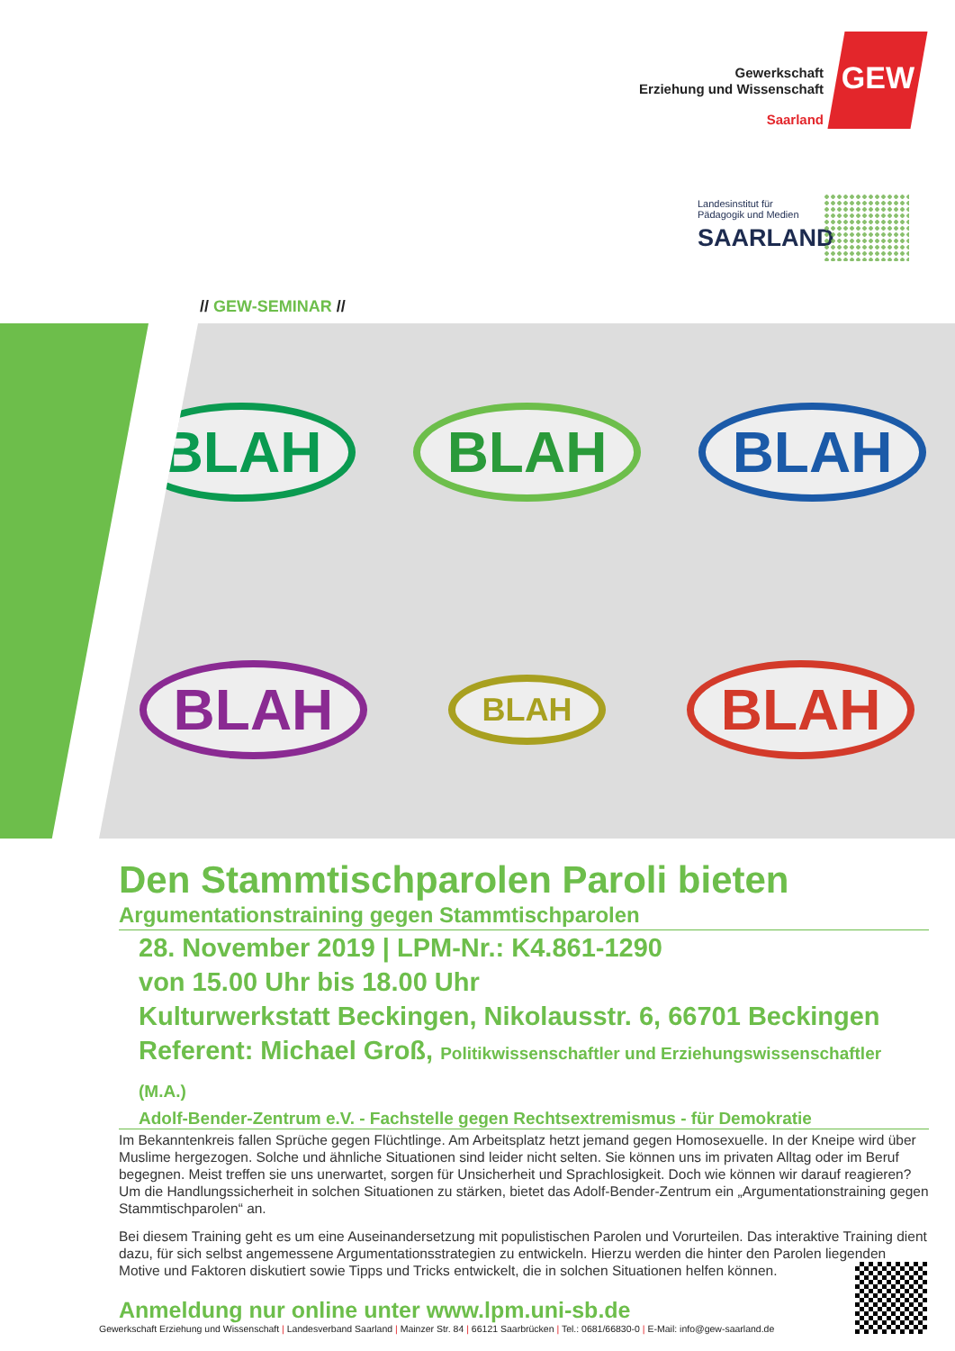Gewerkschaft
Erziehung und Wissenschaft
Saarland
GEW
Landesinstitut für
Pädagogik und Medien
SAARLAND
// GEW-SEMINAR //
BLAH BLAH BLAH BLAH BLAH BLAH
Den Stammtischparolen Paroli bieten
Argumentationstraining gegen Stammtischparolen
28. November 2019 | LPM-Nr.: K4.861-1290
von 15.00 Uhr bis 18.00 Uhr
Kulturwerkstatt Beckingen, Nikolausstr. 6, 66701 Beckingen
Referent: Michael Groß, Politikwissenschaftler und Erziehungswissenschaftler (M.A.)
Adolf-Bender-Zentrum e.V. - Fachstelle gegen Rechtsextremismus - für Demokratie
Im Bekanntenkreis fallen Sprüche gegen Flüchtlinge. Am Arbeitsplatz hetzt jemand gegen Homosexuelle. In der Kneipe wird über Muslime hergezogen. Solche und ähnliche Situationen sind leider nicht selten. Sie können uns im privaten Alltag oder im Beruf begegnen. Meist treffen sie uns unerwartet, sorgen für Unsicherheit und Sprachlosigkeit. Doch wie können wir darauf reagieren? Um die Handlungssicherheit in solchen Situationen zu stärken, bietet das Adolf-Bender-Zentrum ein „Argumentationstraining gegen Stammtischparolen“ an.
Bei diesem Training geht es um eine Auseinandersetzung mit populistischen Parolen und Vorurteilen. Das interaktive Training dient dazu, für sich selbst angemessene Argumentationsstrategien zu entwickeln. Hierzu werden die hinter den Parolen liegenden Motive und Faktoren diskutiert sowie Tipps und Tricks entwickelt, die in solchen Situationen helfen können.
Anmeldung nur online unter www.lpm.uni-sb.de
Gewerkschaft Erziehung und Wissenschaft | Landesverband Saarland | Mainzer Str. 84 | 66121 Saarbrücken | Tel.: 0681/66830-0 | E-Mail: info@gew-saarland.de